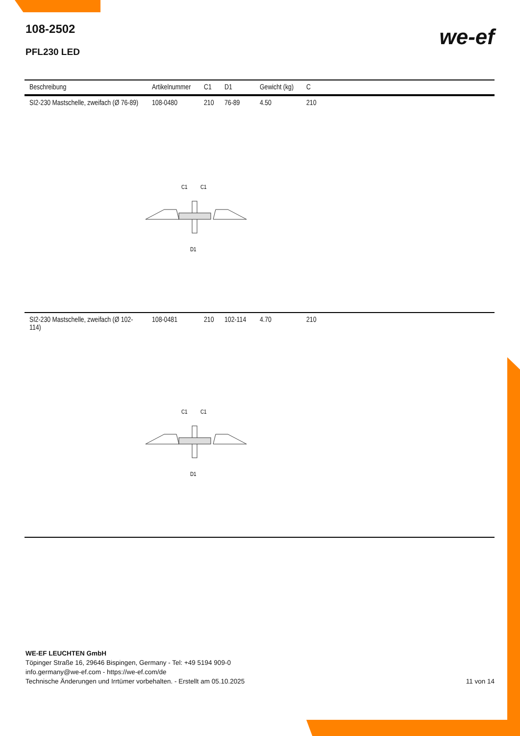108-2502
PFL230 LED
we-ef
| Beschreibung | Artikelnummer | C1 | D1 | Gewicht (kg) | C |
| --- | --- | --- | --- | --- | --- |
| SI2-230 Mastschelle, zweifach (Ø 76-89) | 108-0480 | 210 | 76-89 | 4.50 | 210 |
| C1 C1 D1 | | | | | |
| SI2-230 Mastschelle, zweifach (Ø 102-114) | 108-0481 | 210 | 102-114 | 4.70 | 210 |
| C1 C1 D1 | | | | | |
WE-EF LEUCHTEN GmbH
Töpinger Straße 16, 29646 Bispingen, Germany - Tel: +49 5194 909-0
info.germany@we-ef.com - https://we-ef.com/de
Technische Änderungen und Irrtümer vorbehalten. - Erstellt am 05.10.2025
11 von 14